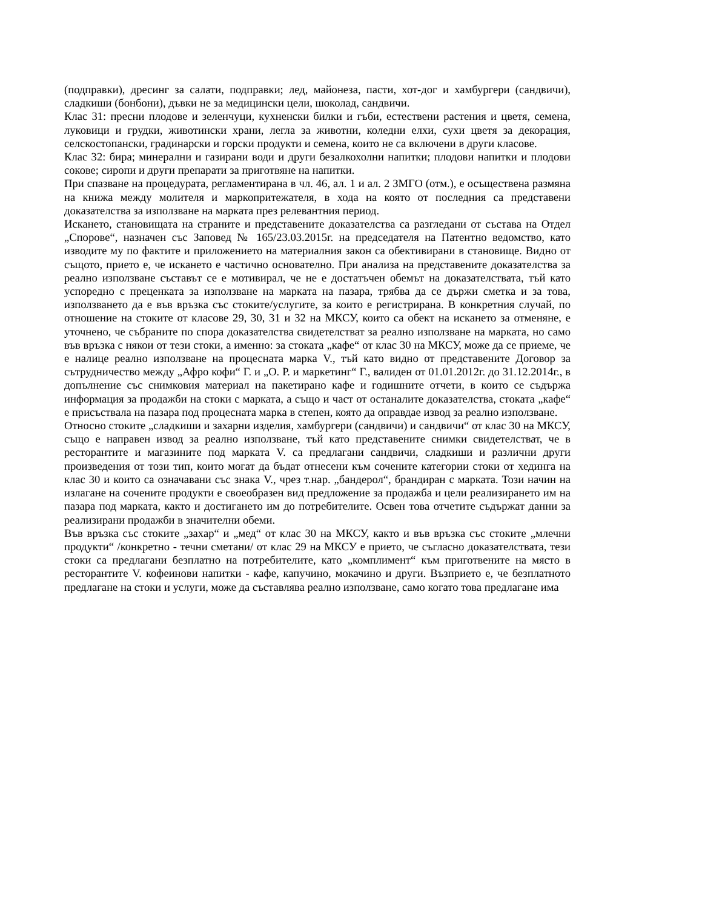(подправки), дресинг за салати, подправки; лед, майонеза, пасти, хот-дог и хамбургери (сандвичи), сладкиши (бонбони), дъвки не за медицински цели, шоколад, сандвичи.
Клас 31: пресни плодове и зеленчуци, кухненски билки и гъби, естествени растения и цветя, семена, луковици и грудки, животински храни, легла за животни, коледни елхи, сухи цветя за декорация, селскостопански, градинарски и горски продукти и семена, които не са включени в други класове.
Клас 32: бира; минерални и газирани води и други безалкохолни напитки; плодови напитки и плодови сокове; сиропи и други препарати за приготвяне на напитки.
При спазване на процедурата, регламентирана в чл. 46, ал. 1 и ал. 2 ЗМГО (отм.), е осъществена размяна на книжа между молителя и маркопритежателя, в хода на която от последния са представени доказателства за използване на марката през релевантния период.
Искането, становищата на страните и представените доказателства са разгледани от състава на Отдел „Спорове“, назначен със Заповед № 165/23.03.2015г. на председателя на Патентно ведомство, като изводите му по фактите и приложението на материалния закон са обективирани в становище. Видно от същото, прието е, че искането е частично основателно. При анализа на представените доказателства за реално използване съставът се е мотивирал, че не е достатъчен обемът на доказателствата, тъй като успоредно с преценката за използване на марката на пазара, трябва да се държи сметка и за това, използването да е във връзка със стоките/услугите, за които е регистрирана. В конкретния случай, по отношение на стоките от класове 29, 30, 31 и 32 на МКСУ, които са обект на искането за отменяне, е уточнено, че събраните по спора доказателства свидетелстват за реално използване на марката, но само във връзка с някои от тези стоки, а именно: за стоката „кафе“ от клас 30 на МКСУ, може да се приеме, че е налице реално използване на процесната марка V., тъй като видно от представените Договор за сътрудничество между „Афро кофи“ Г. и „О. Р. и маркетинг“ Г., валиден от 01.01.2012г. до 31.12.2014г., в допълнение със снимковия материал на пакетирано кафе и годишните отчети, в които се съдържа информация за продажби на стоки с марката, а също и част от останалите доказателства, стоката „кафе“ е присъствала на пазара под процесната марка в степен, която да оправдае извод за реално използване.
Относно стоките „сладкиши и захарни изделия, хамбургери (сандвичи) и сандвичи“ от клас 30 на МКСУ, също е направен извод за реално използване, тъй като представените снимки свидетелстват, че в ресторантите и магазините под марката V. са предлагани сандвичи, сладкиши и различни други произведения от този тип, които могат да бъдат отнесени към сочените категории стоки от хединга на клас 30 и които са означавани със знака V., чрез т.нар. „бандерол“, брандиран с марката. Този начин на излагане на сочените продукти е своеобразен вид предложение за продажба и цели реализирането им на пазара под марката, както и достигането им до потребителите. Освен това отчетите съдържат данни за реализирани продажби в значителни обеми.
Във връзка със стоките „захар“ и „мед“ от клас 30 на МКСУ, както и във връзка със стоките „млечни продукти“ /конкретно - течни сметани/ от клас 29 на МКСУ е прието, че съгласно доказателствата, тези стоки са предлагани безплатно на потребителите, като „комплимент“ към приготвените на място в ресторантите V. кофеинови напитки - кафе, капучино, мокачино и други. Възприето е, че безплатното предлагане на стоки и услуги, може да съставлява реално използване, само когато това предлагане има